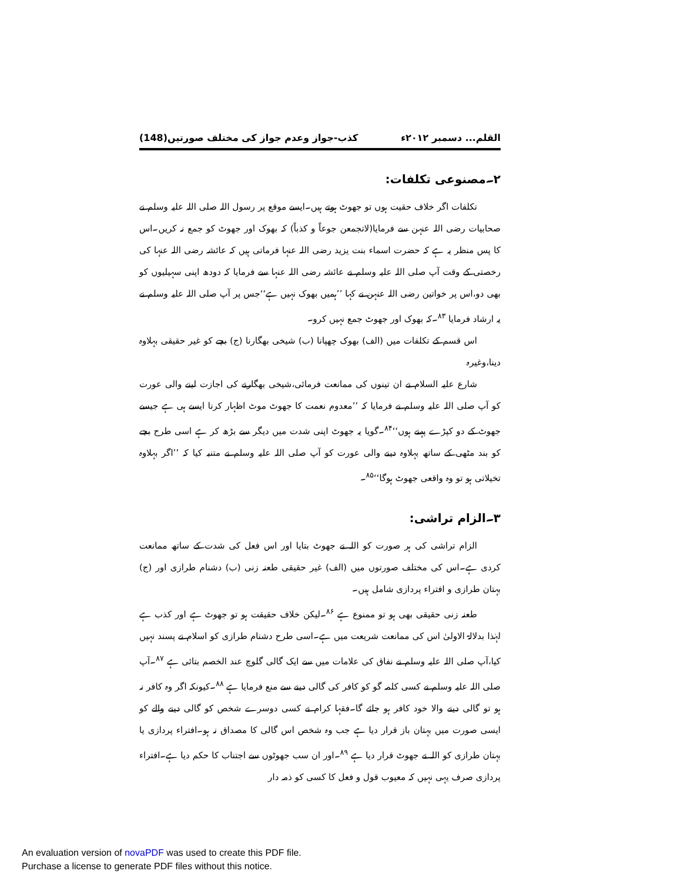القلم... دسمبر ۲۰۱۲ء کذب-جواز وعدم جواز کی مختلف صورتیں(148)
۲۔مصنوعی تکلفات:
تکلفات اگر خلاف حقیت ہوں تو جھوٹ ہوتے ہیں۔ایسے موقع پر رسول اللہ صلی اللہ علیہ وسلم نے صحابیات رضی اللہ عنہن سے فرمایا(لاتجمعن جوعاً و کذباً) کہ بھوک اور جھوٹ کو جمع نہ کریں۔اس کا پس منظر یہ ہے کہ حضرت اسماء بنت یزید رضی اللہ عنہا فرماتی ہیں کہ عائشہ رضی اللہ عنہا کی رخصتی کے وقت آپ صلی اللہ علیہ وسلم نے عائشہ رضی اللہ عنہا سے فرمایا کہ دودھ اپنی سہیلیوں کو بھی دو،اس پر خواتین رضی اللہ عنہن نے کہا ’’ہمیں بھوک نہیں ہے‘‘جس پر آپ صلی اللہ علیہ وسلم نے یہ ارشاد فرمایا <sup>۸۳</sup>۔کہ بھوک اور جھوٹ جمع نہیں کرو۔
اس قسم کے تکلفات میں (الف) بھوک چھپانا (ب) شیخی بھگارنا (ج) بچے کو غیر حقیقی بہلاوہ دینا،وغیرہ
شارع علیہ السلام نے ان تینوں کی ممانعت فرمائی،شیخی بھگارنے کی اجازت لینے والی عورت کو آپ صلی اللہ علیہ وسلم نے فرمایا کہ ’’معدوم نعمت کا جھوٹ موٹ اظہار کرنا ایسے ہی ہے جیسے جھوٹ کے دو کپڑے پہنے ہوں‘‘<sup>۸۴</sup>۔گویا یہ جھوٹ اپنی شدت میں دیگر سے بڑھ کر ہے اسی طرح بچے کو بند مٹھی کے ساتھ بہلاوہ دینے والی عورت کو آپ صلی اللہ علیہ وسلم نے متنبہ کیا کہ ’’اگر بہلاوہ تخیلاتی ہو تو وہ واقعی جھوٹ ہوگا‘‘<sup>۸۵</sup>۔
۳۔الزام تراشی:
الزام تراشی کی ہر صورت کو اللہ نے جھوٹ بتایا اور اس فعل کی شدت کے ساتھ ممانعت کردی ہے۔اس کی مختلف صورتوں میں (الف) غیر حقیقی طعنہ زنی (ب) دشنام طرازی اور (ج) بہتان طرازی و افتراء پردازی شامل ہیں۔
طعنہ زنی حقیقی بھی ہو تو ممنوع ہے <sup>۸۶</sup>۔لیکن خلاف حقیقت ہو تو جھوٹ ہے اور کذب ہے لہٰذا بدلالۃ الاولیٰ اس کی ممانعت شریعت میں ہے۔اسی طرح دشنام طرازی کو اسلام نے پسند نہیں کیا،آپ صلی اللہ علیہ وسلم نے نفاق کی علامات میں سے ایک گالی گلوچ عند الخصم بتائی ہے <sup>۸۷</sup>۔آپ صلی اللہ علیہ وسلم نے کسی کلمہ گو کو کافر کی گالی دینے سے منع فرمایا ہے <sup>۸۸</sup>۔کیونکہ اگر وہ کافر نہ ہو تو گالی دینے والا خود کافر ہو جائے گا۔فقہا کرام نے کسی دوسرے شخص کو گالی دینے والے کو ایسی صورت میں بہتان باز قرار دیا ہے جب وہ شخص اس گالی کا مصداق نہ ہو۔افتراء پردازی یا بہتان طرازی کو اللہ نے جھوٹ قرار دیا ہے <sup>۸۹</sup>۔اور ان سب جھوٹوں سے اجتناب کا حکم دیا ہے۔افتراء پردازی صرف یہی نہیں کہ معیوب قول و فعل کا کسی کو ذمہ دار
An evaluation version of novaPDF was used to create this PDF file.
Purchase a license to generate PDF files without this notice.